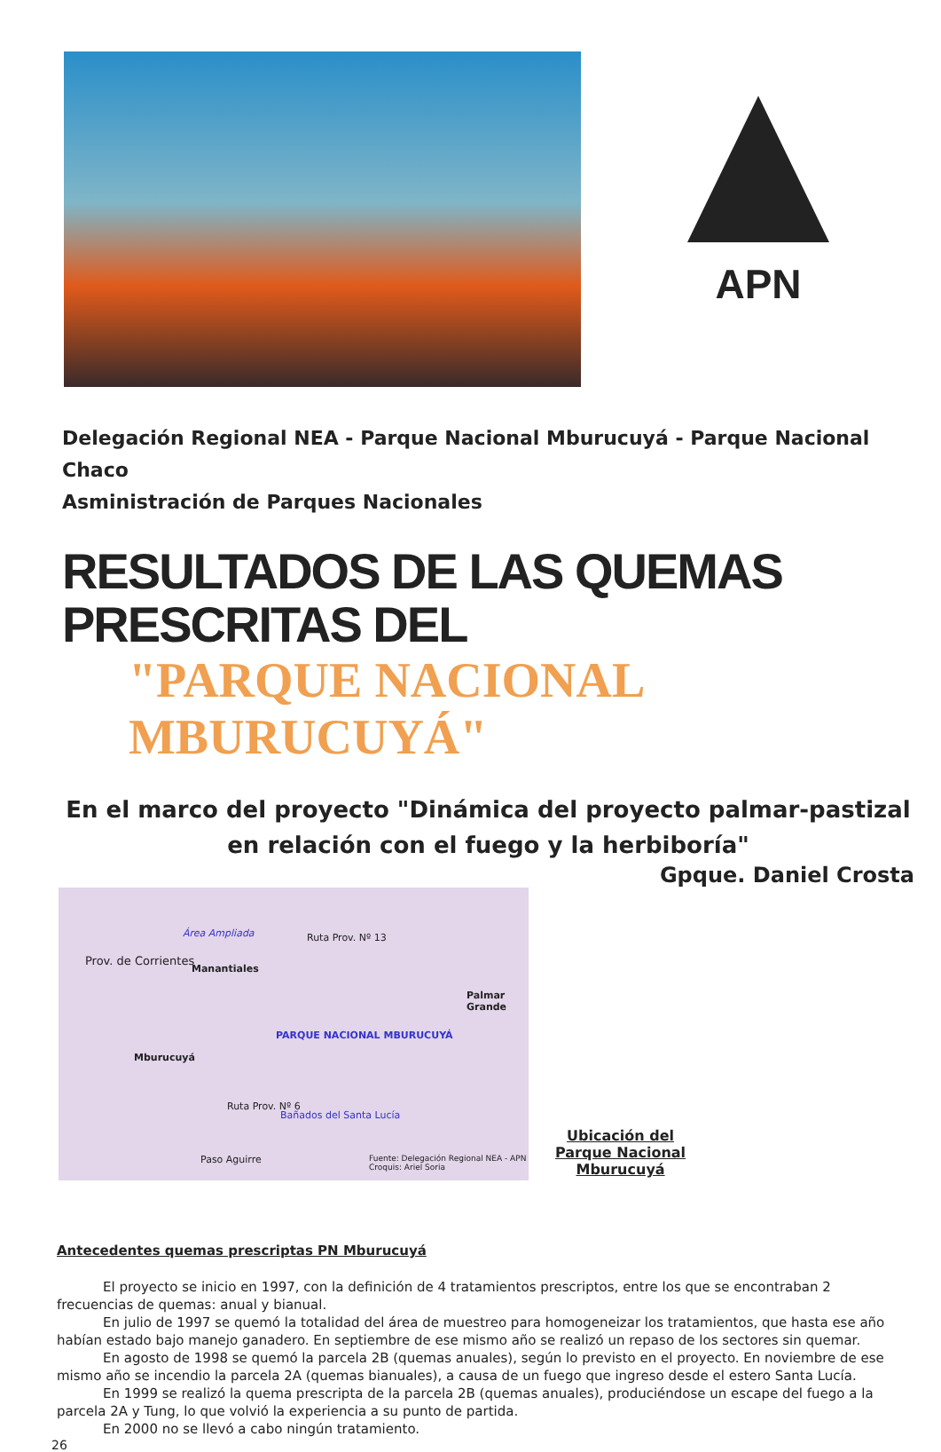APN
Delegación Regional NEA - Parque Nacional Mburucuyá - Parque Nacional Chaco
Asministración de Parques Nacionales
RESULTADOS DE LAS QUEMAS PRESCRITAS DEL
"PARQUE NACIONAL MBURUCUYÁ"
En el marco del proyecto "Dinámica del proyecto palmar-pastizal en relación con el fuego y la herbiboría"
Gpque. Daniel Crosta
Área Ampliada Ruta Prov. Nº 13
Prov. de Corrientes
Manantiales
Palmar Grande
PARQUE NACIONAL MBURUCUYÁ
Mburucuyá
Bañados del Santa Lucía
Ruta Prov. Nº 6
Paso Aguirre Fuente: Delegación Regional NEA - APN
Croquis: Ariel Soria
Ubicación del
Parque Nacional
Mburucuyá
Antecedentes quemas prescriptas PN Mburucuyá
El proyecto se inicio en 1997, con la definición de 4 tratamientos prescriptos, entre los que se encontraban 2 frecuencias de quemas: anual y bianual.
En julio de 1997 se quemó la totalidad del área de muestreo para homogeneizar los tratamientos, que hasta ese año habían estado bajo manejo ganadero. En septiembre de ese mismo año se realizó un repaso de los sectores sin quemar.
En agosto de 1998 se quemó la parcela 2B (quemas anuales), según lo previsto en el proyecto. En noviembre de ese mismo año se incendio la parcela 2A (quemas bianuales), a causa de un fuego que ingreso desde el estero Santa Lucía.
En 1999 se realizó la quema prescripta de la parcela 2B (quemas anuales), produciéndose un escape del fuego a la parcela 2A y Tung, lo que volvió la experiencia a su punto de partida.
En 2000 no se llevó a cabo ningún tratamiento.
26